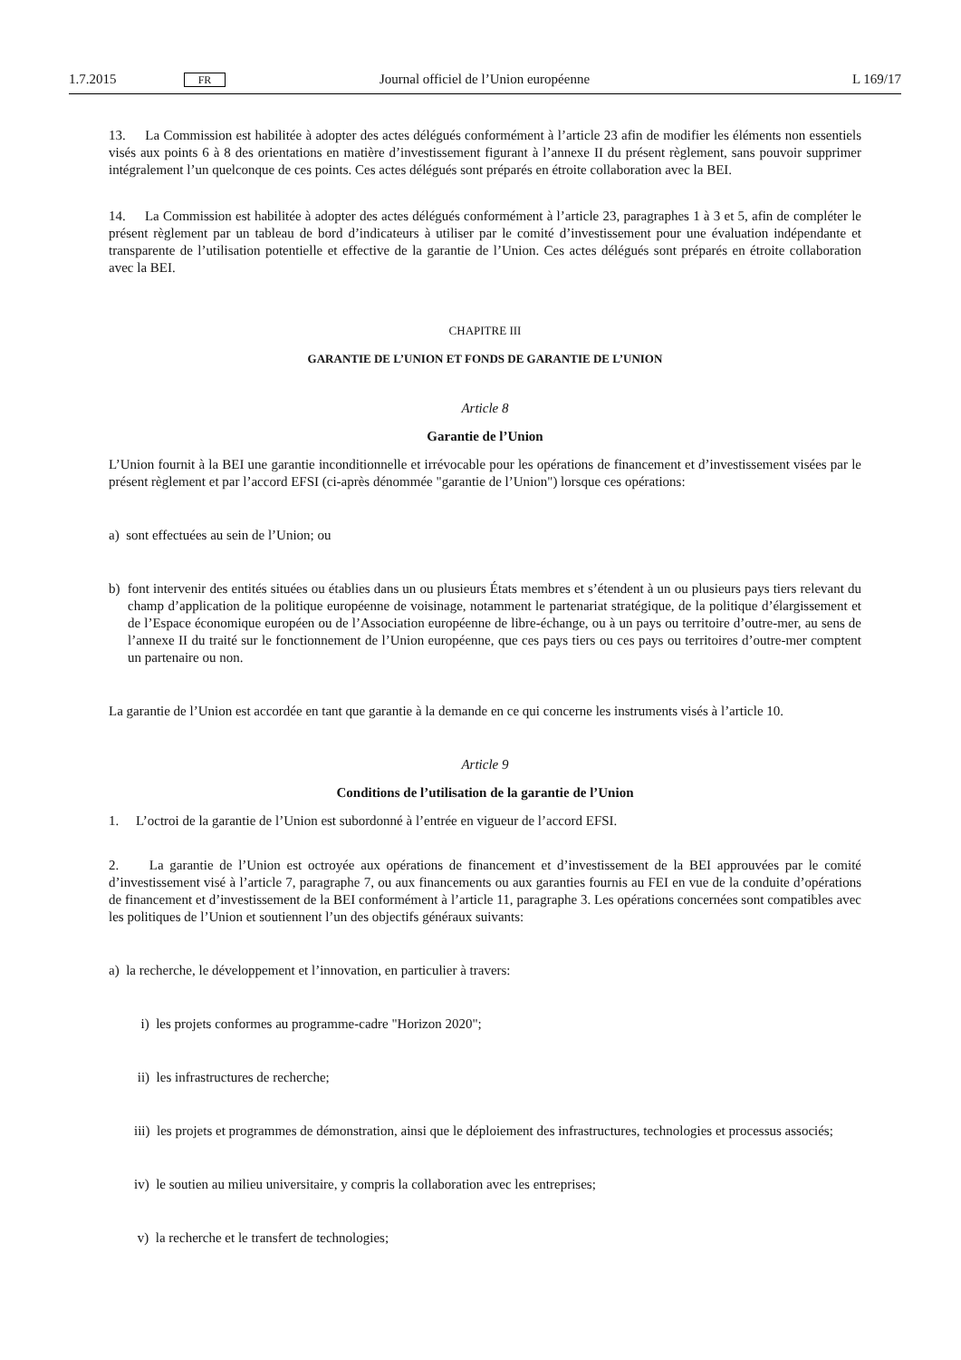1.7.2015 FR Journal officiel de l’Union européenne L 169/17
13. La Commission est habilitée à adopter des actes délégués conformément à l’article 23 afin de modifier les éléments non essentiels visés aux points 6 à 8 des orientations en matière d’investissement figurant à l’annexe II du présent règlement, sans pouvoir supprimer intégralement l’un quelconque de ces points. Ces actes délégués sont préparés en étroite collaboration avec la BEI.
14. La Commission est habilitée à adopter des actes délégués conformément à l’article 23, paragraphes 1 à 3 et 5, afin de compléter le présent règlement par un tableau de bord d’indicateurs à utiliser par le comité d’investissement pour une évaluation indépendante et transparente de l’utilisation potentielle et effective de la garantie de l’Union. Ces actes délégués sont préparés en étroite collaboration avec la BEI.
CHAPITRE III
GARANTIE DE L’UNION ET FONDS DE GARANTIE DE L’UNION
Article 8
Garantie de l’Union
L’Union fournit à la BEI une garantie inconditionnelle et irrévocable pour les opérations de financement et d’investissement visées par le présent règlement et par l’accord EFSI (ci-après dénommée "garantie de l’Union") lorsque ces opérations:
a) sont effectuées au sein de l’Union; ou
b) font intervenir des entités situées ou établies dans un ou plusieurs États membres et s’étendent à un ou plusieurs pays tiers relevant du champ d’application de la politique européenne de voisinage, notamment le partenariat stratégique, de la politique d’élargissement et de l’Espace économique européen ou de l’Association européenne de libre-échange, ou à un pays ou territoire d’outre-mer, au sens de l’annexe II du traité sur le fonctionnement de l’Union européenne, que ces pays tiers ou ces pays ou territoires d’outre-mer comptent un partenaire ou non.
La garantie de l’Union est accordée en tant que garantie à la demande en ce qui concerne les instruments visés à l’article 10.
Article 9
Conditions de l’utilisation de la garantie de l’Union
1. L’octroi de la garantie de l’Union est subordonné à l’entrée en vigueur de l’accord EFSI.
2. La garantie de l’Union est octroyée aux opérations de financement et d’investissement de la BEI approuvées par le comité d’investissement visé à l’article 7, paragraphe 7, ou aux financements ou aux garanties fournis au FEI en vue de la conduite d’opérations de financement et d’investissement de la BEI conformément à l’article 11, paragraphe 3. Les opérations concernées sont compatibles avec les politiques de l’Union et soutiennent l’un des objectifs généraux suivants:
a) la recherche, le développement et l’innovation, en particulier à travers:
i) les projets conformes au programme-cadre "Horizon 2020";
ii) les infrastructures de recherche;
iii) les projets et programmes de démonstration, ainsi que le déploiement des infrastructures, technologies et processus associés;
iv) le soutien au milieu universitaire, y compris la collaboration avec les entreprises;
v) la recherche et le transfert de technologies;